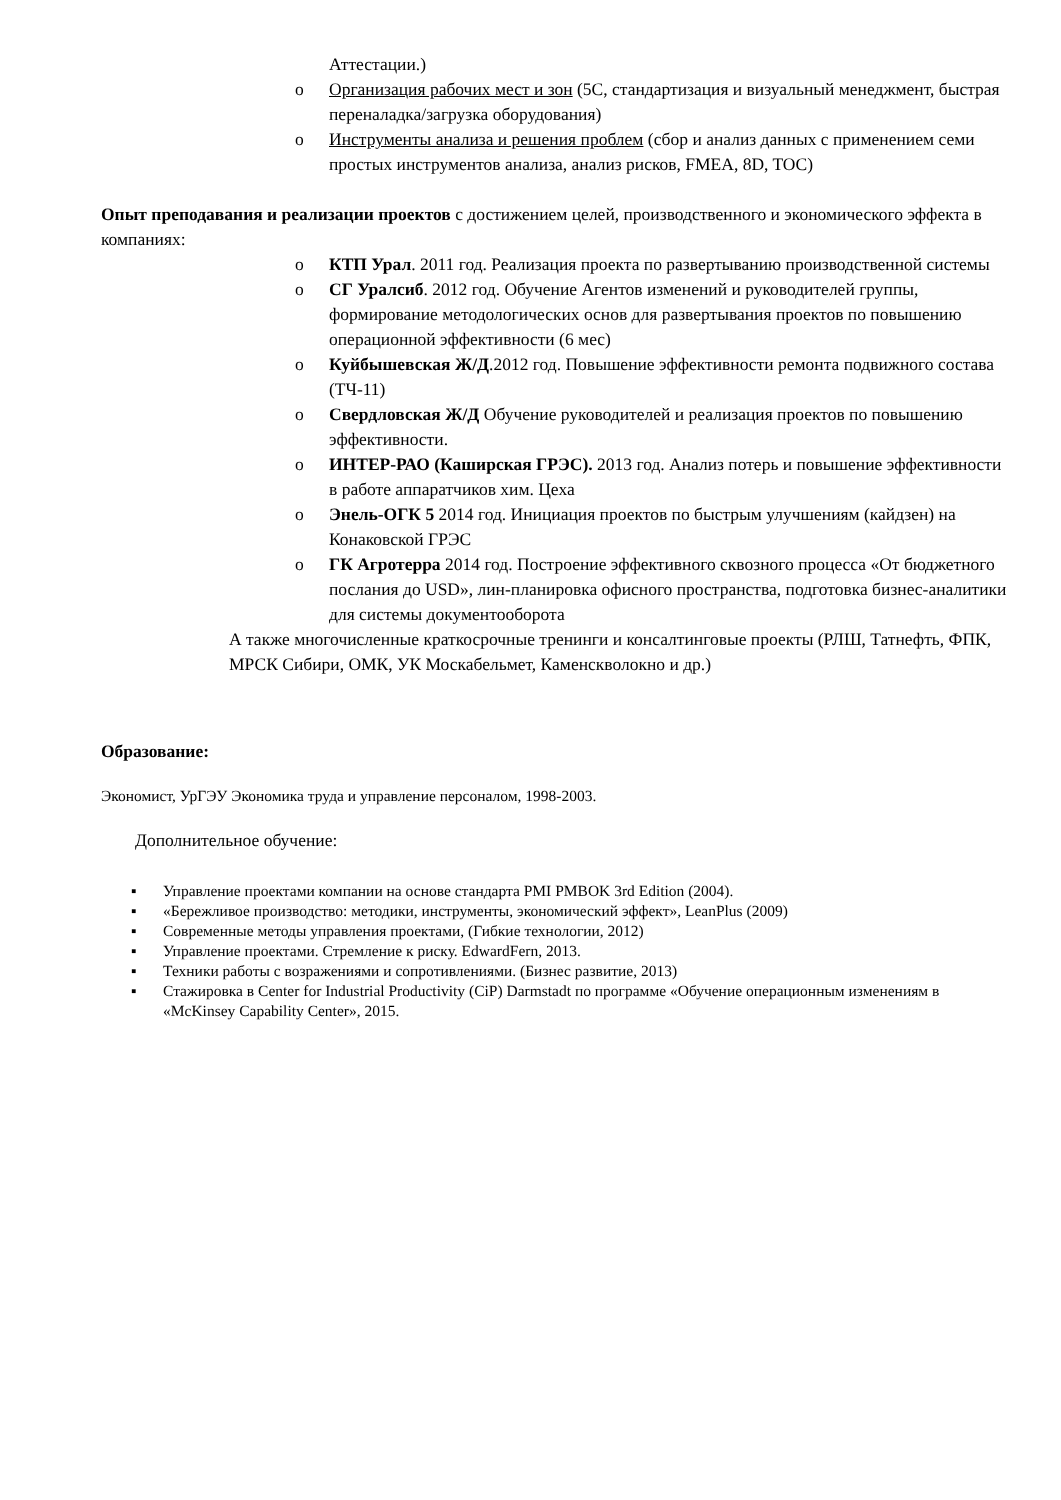Аттестации.)
o Организация рабочих мест и зон (5С, стандартизация и визуальный менеджмент, быстрая переналадка/загрузка оборудования)
o Инструменты анализа и решения проблем (сбор и анализ данных с применением семи простых инструментов анализа, анализ рисков, FMEA, 8D, TOC)
Опыт преподавания и реализации проектов с достижением целей, производственного и экономического эффекта в компаниях:
o КТП Урал. 2011 год. Реализация проекта по развертыванию производственной системы
o СГ Уралсиб. 2012 год. Обучение Агентов изменений и руководителей группы, формирование методологических основ для развертывания проектов по повышению операционной эффективности (6 мес)
o Куйбышевская Ж/Д.2012 год. Повышение эффективности ремонта подвижного состава (ТЧ-11)
o Свердловская Ж/Д Обучение руководителей и реализация проектов по повышению эффективности.
o ИНТЕР-РАО (Каширская ГРЭС). 2013 год. Анализ потерь и повышение эффективности в работе аппаратчиков хим. Цеха
o Энель-ОГК 5 2014 год. Инициация проектов по быстрым улучшениям (кайдзен) на Конаковской ГРЭС
o ГК Агротерра 2014 год. Построение эффективного сквозного процесса «От бюджетного послания до USD», лин-планировка офисного пространства, подготовка бизнес-аналитики для системы документооборота
А также многочисленные краткосрочные тренинги и консалтинговые проекты (РЛШ, Татнефть, ФПК, МРСК Сибири, ОМК, УК Москабельмет, Каменскволокно и др.)
Образование:
Экономист, УрГЭУ Экономика труда и управление персоналом, 1998-2003.
Дополнительное обучение:
▪ Управление проектами компании на основе стандарта PMI PMBOK 3rd Edition (2004).
▪ «Бережливое производство: методики, инструменты, экономический эффект», LeanPlus (2009)
▪ Современные методы управления проектами, (Гибкие технологии, 2012)
▪ Управление проектами. Стремление к риску. EdwardFern, 2013.
▪ Техники работы с возражениями и сопротивлениями. (Бизнес развитие, 2013)
▪ Стажировка в Center for Industrial Productivity (CiP) Darmstadt по программе «Обучение операционным изменениям в «McKinsey Capability Center», 2015.